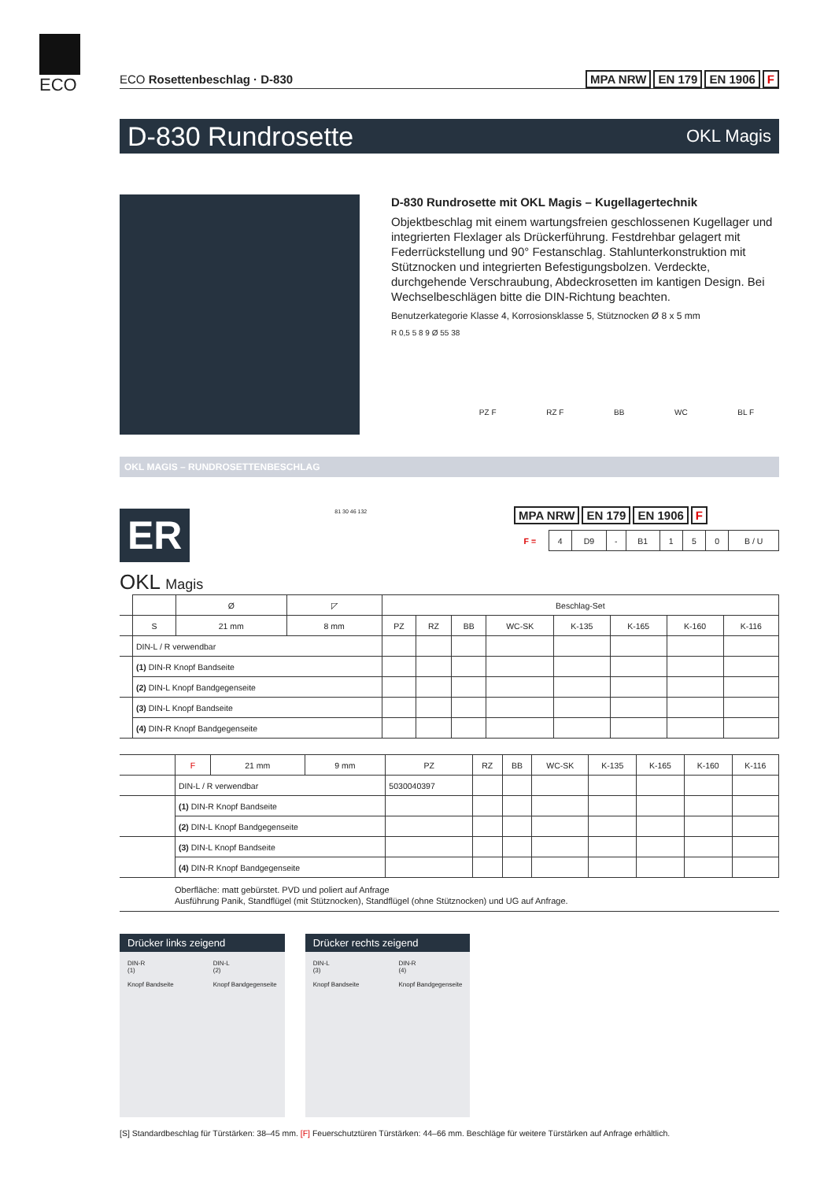ECO
ECO Rosettenbeschlag · D-830 MPA NRW EN 179 EN 1906 F
D-830 Rundrosette OKL Magis
D-830 Rundrosette mit OKL Magis – Kugellagertechnik
Objektbeschlag mit einem wartungsfreien geschlossenen Kugellager und integrierten Flexlager als Drückerführung. Festdrehbar gelagert mit Federrückstellung und 90° Festanschlag. Stahlunterkonstruktion mit Stütznocken und integrierten Befestigungsbolzen. Verdeckte, durchgehende Verschraubung, Abdeckrosetten im kantigen Design. Bei Wechselbeschlägen bitte die DIN-Richtung beachten.
Benutzerkategorie Klasse 4, Korrosionsklasse 5, Stütznocken Ø 8 x 5 mm
R 0,5 5 8 9 Ø 55 38
PZ F RZ F BB WC BL F
OKL MAGIS – RUNDROSETTENBESCHLAG
ER
81 30 46 132
MPA NRW EN 179 EN 1906 F
| F = | 4 | D9 | - | B1 | 1 | 5 | 0 | B / U |
OKL Magis
| | | Ø | ◸ | Beschlag-Set | | | | | | | |
| | S | 21 mm | 8 mm | PZ | RZ | BB | WC-SK | K-135 | K-165 | K-160 | K-116 |
| | DIN-L / R verwendbar | | | | | | | | | | |
| | (1) DIN-R Knopf Bandseite | | | | | | | | | | |
| | (2) DIN-L Knopf Bandgegenseite | | | | | | | | | | |
| | (3) DIN-L Knopf Bandseite | | | | | | | | | | |
| | (4) DIN-R Knopf Bandgegenseite | | | | | | | | | | |
| | F | 21 mm | 9 mm | PZ | RZ | BB | WC-SK | K-135 | K-165 | K-160 | K-116 |
| | DIN-L / R verwendbar | | | 5030040397 | | | | | | | |
| | (1) DIN-R Knopf Bandseite | | | | | | | | | | |
| | (2) DIN-L Knopf Bandgegenseite | | | | | | | | | | |
| | (3) DIN-L Knopf Bandseite | | | | | | | | | | |
| | (4) DIN-R Knopf Bandgegenseite | | | | | | | | | | |
Oberfläche: matt gebürstet. PVD und poliert auf Anfrage
Ausführung Panik, Standflügel (mit Stütznocken), Standflügel (ohne Stütznocken) und UG auf Anfrage.
Drücker links zeigend
DIN-R
(1)
Knopf Bandseite
DIN-L
(2)
Knopf Bandgegenseite
Drücker rechts zeigend
DIN-L
(3)
Knopf Bandseite
DIN-R
(4)
Knopf Bandgegenseite
[S] Standardbeschlag für Türstärken: 38–45 mm. [F] Feuerschutztüren Türstärken: 44–66 mm. Beschläge für weitere Türstärken auf Anfrage erhältlich.